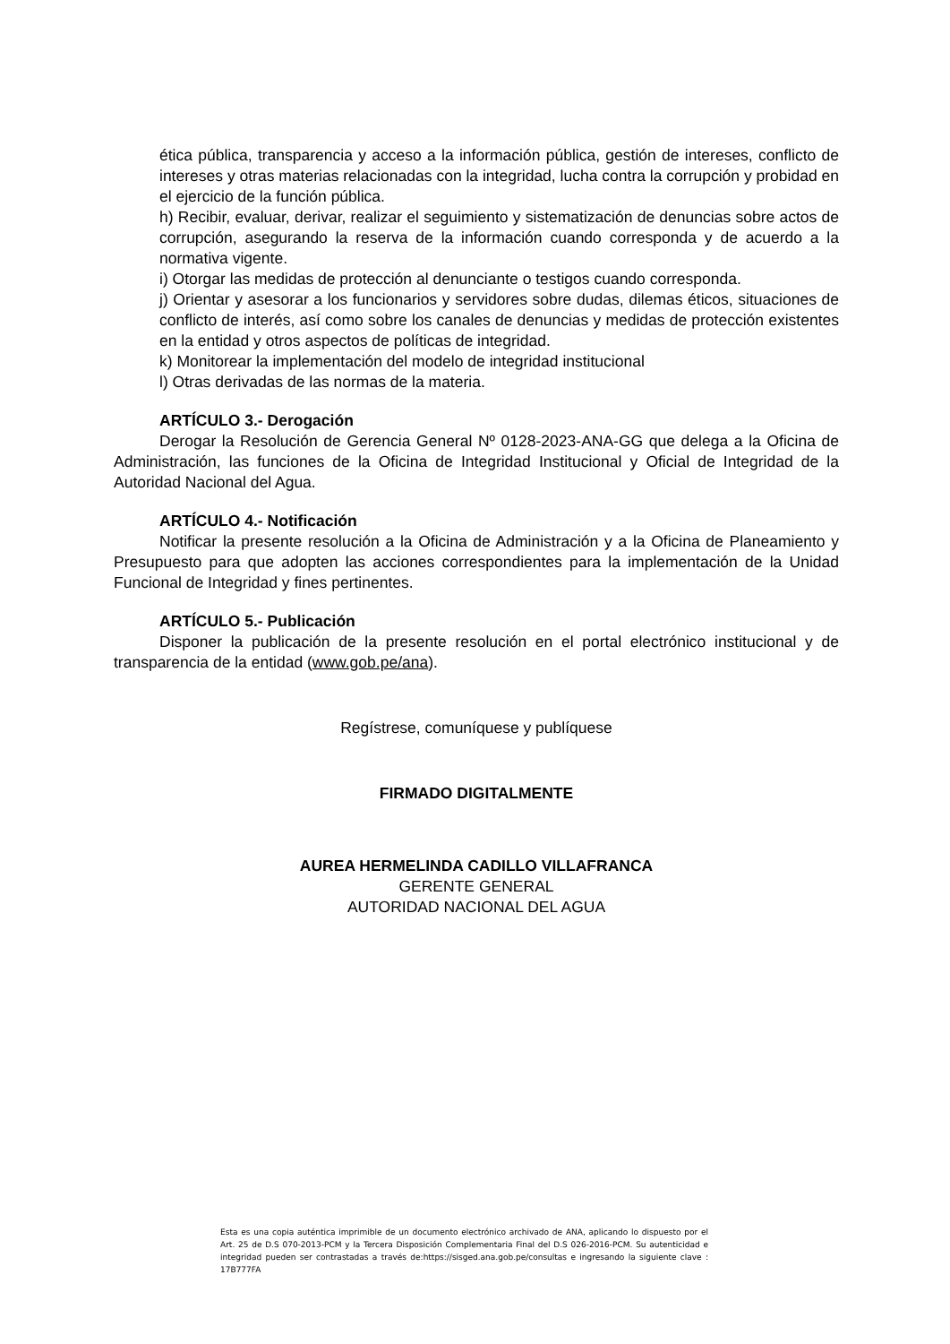ética pública, transparencia y acceso a la información pública, gestión de intereses, conflicto de intereses y otras materias relacionadas con la integridad, lucha contra la corrupción y probidad en el ejercicio de la función pública.
h) Recibir, evaluar, derivar, realizar el seguimiento y sistematización de denuncias sobre actos de corrupción, asegurando la reserva de la información cuando corresponda y de acuerdo a la normativa vigente.
i) Otorgar las medidas de protección al denunciante o testigos cuando corresponda.
j) Orientar y asesorar a los funcionarios y servidores sobre dudas, dilemas éticos, situaciones de conflicto de interés, así como sobre los canales de denuncias y medidas de protección existentes en la entidad y otros aspectos de políticas de integridad.
k) Monitorear la implementación del modelo de integridad institucional
l) Otras derivadas de las normas de la materia.
ARTÍCULO 3.- Derogación
Derogar la Resolución de Gerencia General Nº 0128-2023-ANA-GG que delega a la Oficina de Administración, las funciones de la Oficina de Integridad Institucional y Oficial de Integridad de la Autoridad Nacional del Agua.
ARTÍCULO 4.- Notificación
Notificar la presente resolución a la Oficina de Administración y a la Oficina de Planeamiento y Presupuesto para que adopten las acciones correspondientes para la implementación de la Unidad Funcional de Integridad y fines pertinentes.
ARTÍCULO 5.- Publicación
Disponer la publicación de la presente resolución en el portal electrónico institucional y de transparencia de la entidad (www.gob.pe/ana).
Regístrese, comuníquese y publíquese
FIRMADO DIGITALMENTE
AUREA HERMELINDA CADILLO VILLAFRANCA
GERENTE GENERAL
AUTORIDAD NACIONAL DEL AGUA
Esta es una copia auténtica imprimible de un documento electrónico archivado de ANA, aplicando lo dispuesto por el Art. 25 de D.S 070-2013-PCM y la Tercera Disposición Complementaria Final del D.S 026-2016-PCM. Su autenticidad e integridad pueden ser contrastadas a través de:https://sisged.ana.gob.pe/consultas e ingresando la siguiente clave : 17B777FA